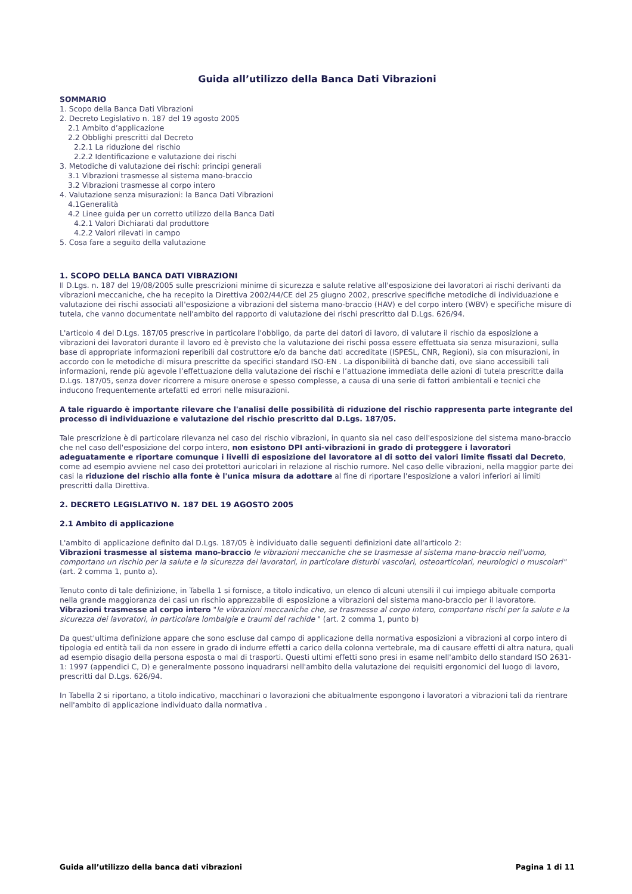Guida all’utilizzo della Banca Dati Vibrazioni
SOMMARIO
1. Scopo della Banca Dati Vibrazioni
2. Decreto Legislativo n. 187 del 19 agosto 2005
2.1 Ambito d’applicazione
2.2 Obblighi prescritti dal Decreto
2.2.1 La riduzione del rischio
2.2.2 Identificazione e valutazione dei rischi
3. Metodiche di valutazione dei rischi: principi generali
3.1 Vibrazioni trasmesse al sistema mano-braccio
3.2 Vibrazioni trasmesse al corpo intero
4. Valutazione senza misurazioni: la Banca Dati Vibrazioni
4.1Generalità
4.2 Linee guida per un corretto utilizzo della Banca Dati
4.2.1 Valori Dichiarati dal produttore
4.2.2 Valori rilevati in campo
5. Cosa fare a seguito della valutazione
1. SCOPO DELLA BANCA DATI VIBRAZIONI
Il D.Lgs. n. 187 del 19/08/2005 sulle prescrizioni minime di sicurezza e salute relative all'esposizione dei lavoratori ai rischi derivanti da vibrazioni meccaniche, che ha recepito la Direttiva 2002/44/CE del 25 giugno 2002, prescrive specifiche metodiche di individuazione e valutazione dei rischi associati all'esposizione a vibrazioni del sistema mano-braccio (HAV) e del corpo intero (WBV) e specifiche misure di tutela, che vanno documentate nell'ambito del rapporto di valutazione dei rischi prescritto dal D.Lgs. 626/94.
L'articolo 4 del D.Lgs. 187/05 prescrive in particolare l'obbligo, da parte dei datori di lavoro, di valutare il rischio da esposizione a vibrazioni dei lavoratori durante il lavoro ed è previsto che la valutazione dei rischi possa essere effettuata sia senza misurazioni, sulla base di appropriate informazioni reperibili dal costruttore e/o da banche dati accreditate (ISPESL, CNR, Regioni), sia con misurazioni, in accordo con le metodiche di misura prescritte da specifici standard ISO-EN . La disponibilità di banche dati, ove siano accessibili tali informazioni, rende più agevole l’effettuazione della valutazione dei rischi e l’attuazione immediata delle azioni di tutela prescritte dalla D.Lgs. 187/05, senza dover ricorrere a misure onerose e spesso complesse, a causa di una serie di fattori ambientali e tecnici che inducono frequentemente artefatti ed errori nelle misurazioni.
A tale riguardo è importante rilevare che l'analisi delle possibilità di riduzione del rischio rappresenta parte integrante del processo di individuazione e valutazione del rischio prescritto dal D.Lgs. 187/05.
Tale prescrizione è di particolare rilevanza nel caso del rischio vibrazioni, in quanto sia nel caso dell'esposizione del sistema mano-braccio che nel caso dell'esposizione del corpo intero, non esistono DPI anti-vibrazioni in grado di proteggere i lavoratori adeguatamente e riportare comunque i livelli di esposizione del lavoratore al di sotto dei valori limite fissati dal Decreto, come ad esempio avviene nel caso dei protettori auricolari in relazione al rischio rumore. Nel caso delle vibrazioni, nella maggior parte dei casi la riduzione del rischio alla fonte è l'unica misura da adottare al fine di riportare l'esposizione a valori inferiori ai limiti prescritti dalla Direttiva.
2. DECRETO LEGISLATIVO N. 187 DEL 19 AGOSTO 2005
2.1 Ambito di applicazione
L'ambito di applicazione definito dal D.Lgs. 187/05 è individuato dalle seguenti definizioni date all'articolo 2:
Vibrazioni trasmesse al sistema mano-braccio le vibrazioni meccaniche che se trasmesse al sistema mano-braccio nell'uomo, comportano un rischio per la salute e la sicurezza dei lavoratori, in particolare disturbi vascolari, osteoarticolari, neurologici o muscolari" (art. 2 comma 1, punto a).
Tenuto conto di tale definizione, in Tabella 1 si fornisce, a titolo indicativo, un elenco di alcuni utensili il cui impiego abituale comporta nella grande maggioranza dei casi un rischio apprezzabile di esposizione a vibrazioni del sistema mano-braccio per il lavoratore.
Vibrazioni trasmesse al corpo intero "le vibrazioni meccaniche che, se trasmesse al corpo intero, comportano rischi per la salute e la sicurezza dei lavoratori, in particolare lombalgie e traumi del rachide " (art. 2 comma 1, punto b)
Da quest'ultima definizione appare che sono escluse dal campo di applicazione della normativa esposizioni a vibrazioni al corpo intero di tipologia ed entità tali da non essere in grado di indurre effetti a carico della colonna vertebrale, ma di causare effetti di altra natura, quali ad esempio disagio della persona esposta o mal di trasporti. Questi ultimi effetti sono presi in esame nell'ambito dello standard ISO 2631-1: 1997 (appendici C, D) e generalmente possono inquadrarsi nell'ambito della valutazione dei requisiti ergonomici del luogo di lavoro, prescritti dal D.Lgs. 626/94.
In Tabella 2 si riportano, a titolo indicativo, macchinari o lavorazioni che abitualmente espongono i lavoratori a vibrazioni tali da rientrare nell'ambito di applicazione individuato dalla normativa .
Guida all’utilizzo della banca dati vibrazioni Pagina 1 di 11